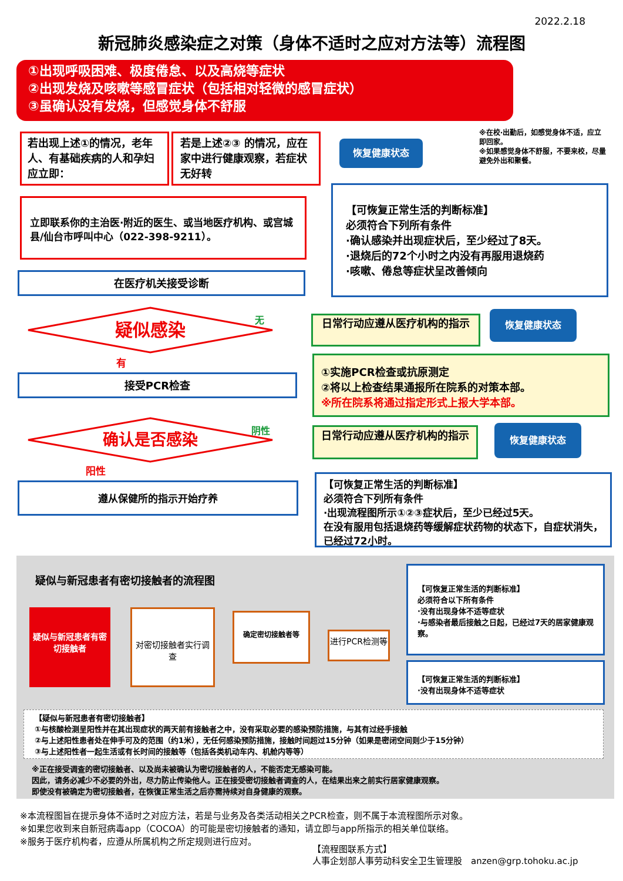2022.2.18
新冠肺炎感染症之对策（身体不适时之应对方法等）流程图
①出现呼吸困难、极度倦怠、以及高烧等症状
②出现发烧及咳嗽等感冒症状（包括相对轻微的感冒症状）
③虽确认没有发烧，但感觉身体不舒服
若出现上述①的情况，老年人、有基础疾病的人和孕妇应立即：
若是上述②③ 的情况，应在家中进行健康观察，若症状无好转
恢复健康状态
※在校·出勤后，如感觉身体不适，应立即回家。
※如果感觉身体不舒服，不要来校，尽量避免外出和聚餐。
立即联系你的主治医·附近的医生、或当地医疗机构、或宫城县/仙台市呼叫中心（022-398-9211）。
【可恢复正常生活的判断标准】
必须符合下列所有条件
·确认感染并出现症状后，至少经过了8天。
·退烧后的72个小时之内没有再服用退烧药
·咳嗽、倦怠等症状呈改善倾向
在医疗机关接受诊断
疑似感染 无
有
日常行动应遵从医疗机构的指示 恢复健康状态
接受PCR检查
①实施PCR检查或抗原测定
②将以上检查结果通报所在院系的对策本部。
※所在院系将通过指定形式上报大学本部。
确认是否感染 阴性
阳性
日常行动应遵从医疗机构的指示 恢复健康状态
遵从保健所的指示开始疗养
【可恢复正常生活的判断标准】
必须符合下列所有条件
·出现流程图所示①②③症状后，至少已经过5天。
在没有服用包括退烧药等缓解症状药物的状态下，自症状消失，已经过72小时。
疑似与新冠患者有密切接触者的流程图
疑似与新冠患者有密切接触者
对密切接触者实行调查 确定密切接触者等
进行PCR检测等
【可恢复正常生活的判断标准】
必须符合以下所有条件
·没有出现身体不适等症状
·与感染者最后接触之日起，已经过7天的居家健康观察。
【可恢复正常生活的判断标准】
·没有出现身体不适等症状
【疑似与新冠患者有密切接触者】
①与核酸检测呈阳性并在其出现症状的两天前有接触者之中，没有采取必要的感染预防措施，与其有过经手接触
②与上述阳性患者处在伸手可及的范围（约1米），无任何感染预防措施，接触时间超过15分钟（如果是密闭空间则少于15分钟）
③与上述阳性者一起生活或有长时间的接触等（包括各类机动车内、机舱内等等）
※正在接受调查的密切接触者、以及尚未被确认为密切接触者的人，不能否定无感染可能。
因此，请务必减少不必要的外出，尽力防止传染他人。正在接受密切接触者调查的人，在结果出来之前实行居家健康观察。
即使没有被确定为密切接触者，在恢復正常生活之后亦需持续对自身健康的观察。
※本流程图旨在提示身体不适时之对应方法，若是与业务及各类活动相关之PCR检查，则不属于本流程图所示对象。
※如果您收到来自新冠病毒app（COCOA）的可能是密切接触者的通知，请立即与app所指示的相关单位联络。
※服务于医疗机构者，应遵从所属机构之所定规则进行应对。
【流程图联系方式】
人事企划部人事劳动科安全卫生管理股　anzen@grp.tohoku.ac.jp